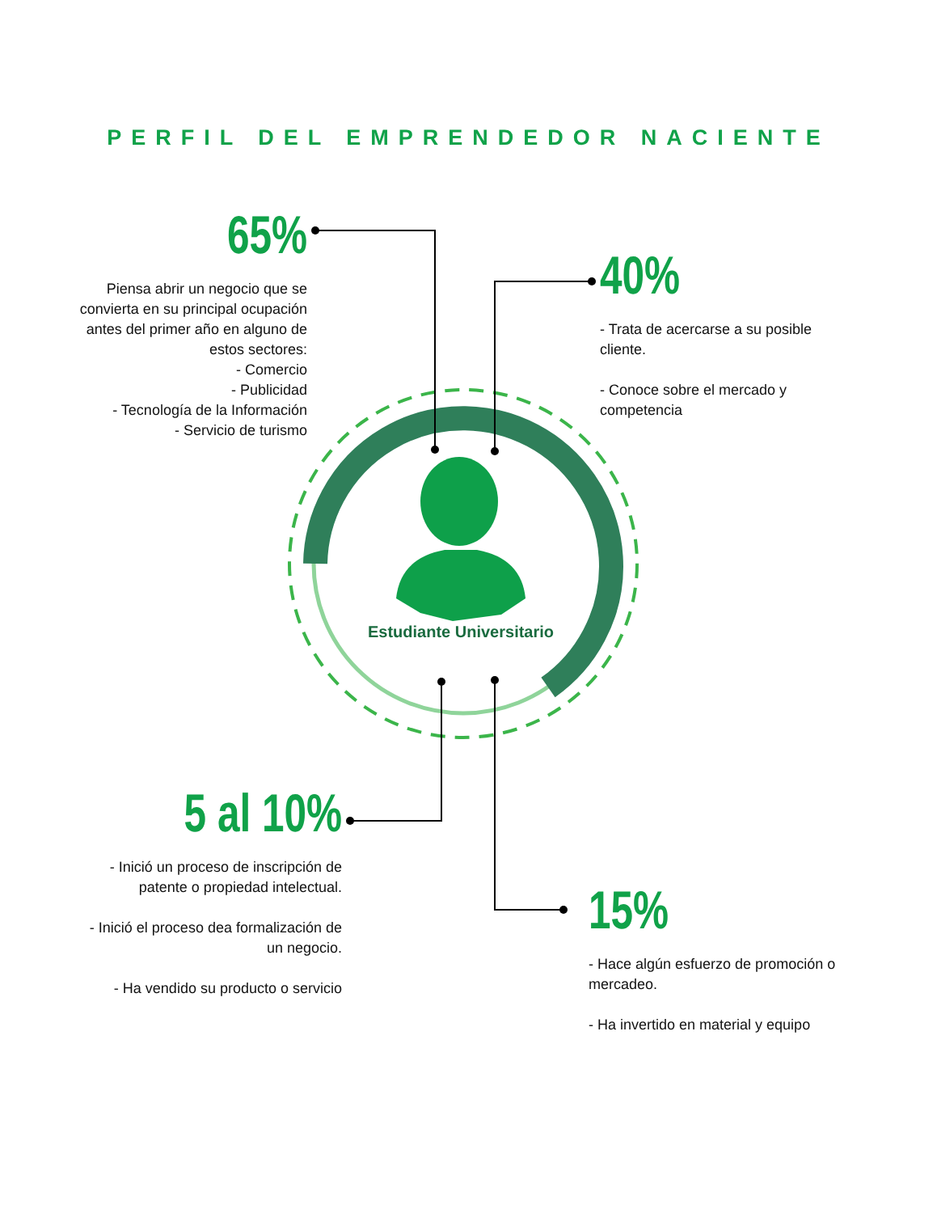PERFIL DEL EMPRENDEDOR NACIENTE
65%
Piensa abrir un negocio que se convierta en su principal ocupación antes del primer año en alguno de estos sectores:
- Comercio
- Publicidad
- Tecnología de la Información
- Servicio de turismo
40%
- Trata de acercarse a su posible cliente.
- Conoce sobre el mercado y competencia
Estudiante Universitario
5 al 10%
- Inició un proceso de inscripción de patente o propiedad intelectual.
- Inició el proceso dea formalización de un negocio.
- Ha vendido su producto o servicio
15%
- Hace algún esfuerzo de promoción o mercadeo.
- Ha invertido en material y equipo